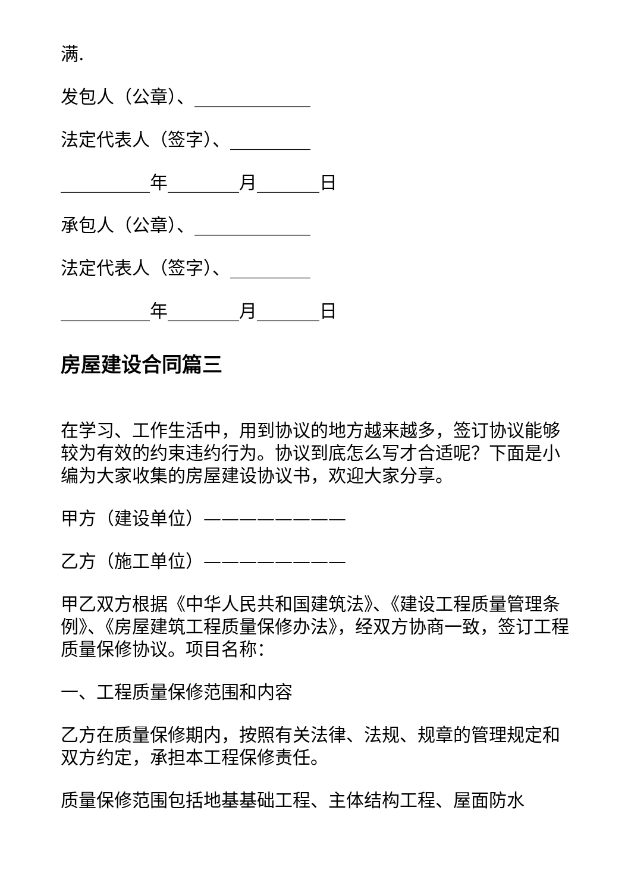满.
发包人（公章）、_____________
法定代表人（签字）、_________
__________年________月_______日
承包人（公章）、_____________
法定代表人（签字）、_________
__________年________月_______日
房屋建设合同篇三
在学习、工作生活中，用到协议的地方越来越多，签订协议能够较为有效的约束违约行为。协议到底怎么写才合适呢？下面是小编为大家收集的房屋建设协议书，欢迎大家分享。
甲方（建设单位）————————
乙方（施工单位）————————
甲乙双方根据《中华人民共和国建筑法》、《建设工程质量管理条例》、《房屋建筑工程质量保修办法》，经双方协商一致，签订工程质量保修协议。项目名称：
一、工程质量保修范围和内容
乙方在质量保修期内，按照有关法律、法规、规章的管理规定和双方约定，承担本工程保修责任。
质量保修范围包括地基基础工程、主体结构工程、屋面防水